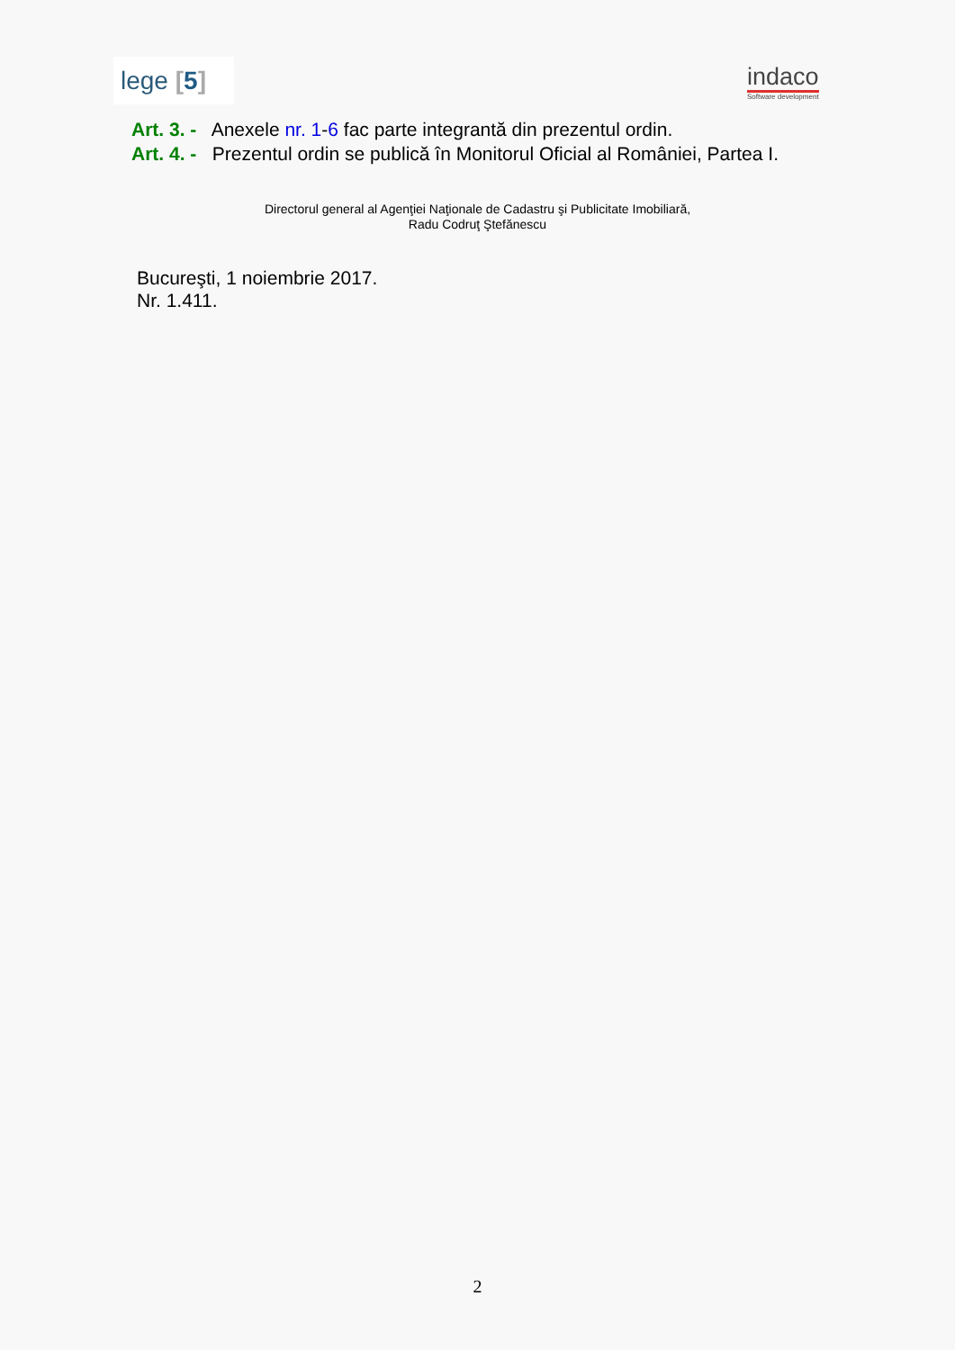lege [5]
indaco
Software development
Art. 3. - Anexele nr. 1-6 fac parte integrantă din prezentul ordin.
Art. 4. - Prezentul ordin se publică în Monitorul Oficial al României, Partea I.
Directorul general al Agenţiei Naţionale de Cadastru şi Publicitate Imobiliară,
Radu Codruţ Ştefănescu
Bucureşti, 1 noiembrie 2017.
Nr. 1.411.
2